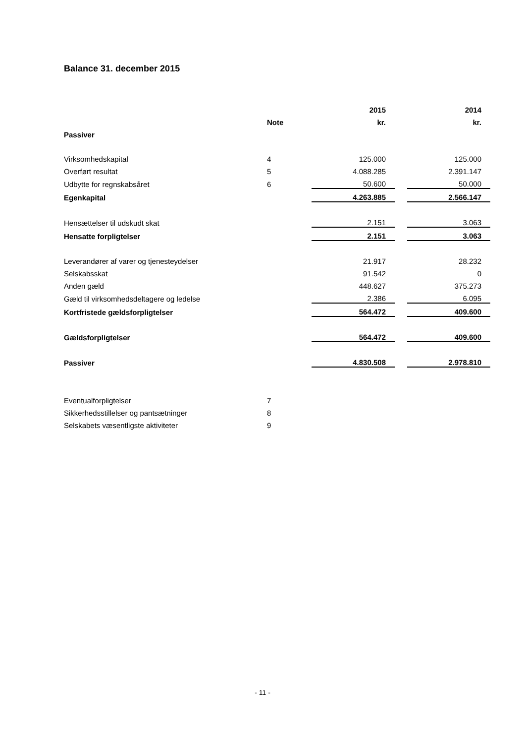Balance 31. december 2015
| | | 2015 | | 2014 |
| --- | --- | --- | --- | --- |
| | Note | kr. | | kr. |
| Passiver | | | | |
| Virksomhedskapital | 4 | 125.000 | | 125.000 |
| Overført resultat | 5 | 4.088.285 | | 2.391.147 |
| Udbytte for regnskabsåret | 6 | 50.600 | | 50.000 |
| Egenkapital | | 4.263.885 | | 2.566.147 |
| Hensættelser til udskudt skat | | 2.151 | | 3.063 |
| Hensatte forpligtelser | | 2.151 | | 3.063 |
| Leverandører af varer og tjenesteydelser | | 21.917 | | 28.232 |
| Selskabsskat | | 91.542 | | 0 |
| Anden gæld | | 448.627 | | 375.273 |
| Gæld til virksomhedsdeltagere og ledelse | | 2.386 | | 6.095 |
| Kortfristede gældsforpligtelser | | 564.472 | | 409.600 |
| Gældsforpligtelser | | 564.472 | | 409.600 |
| Passiver | | 4.830.508 | | 2.978.810 |
| Eventualforpligtelser | 7 | | | |
| Sikkerhedsstillelser og pantsætninger | 8 | | | |
| Selskabets væsentligste aktiviteter | 9 | | | |
- 11 -